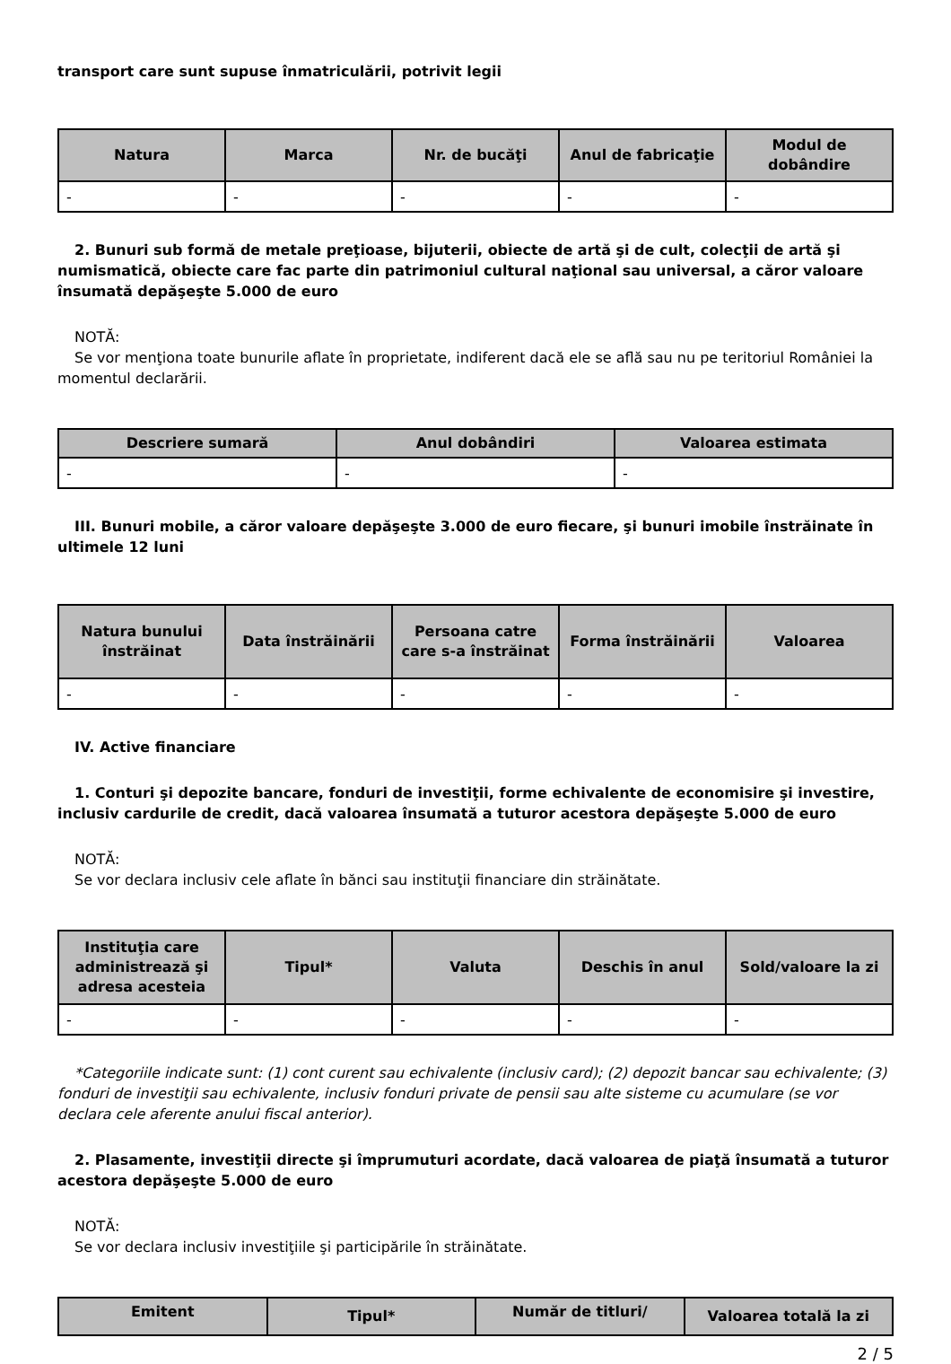transport care sunt supuse înmatriculării, potrivit legii
| Natura | Marca | Nr. de bucăţi | Anul de fabricaţie | Modul de dobândire |
| --- | --- | --- | --- | --- |
| - | - | - | - | - |
2. Bunuri sub formă de metale preţioase, bijuterii, obiecte de artă şi de cult, colecţii de artă şi numismatică, obiecte care fac parte din patrimoniul cultural naţional sau universal, a căror valoare însumată depăşeşte 5.000 de euro
NOTĂ:
Se vor menţiona toate bunurile aflate în proprietate, indiferent dacă ele se află sau nu pe teritoriul României la momentul declarării.
| Descriere sumară | Anul dobândiri | Valoarea estimata |
| --- | --- | --- |
| - | - | - |
III. Bunuri mobile, a căror valoare depăşeşte 3.000 de euro fiecare, şi bunuri imobile înstrăinate în ultimele 12 luni
| Natura bunului înstrăinat | Data înstrăinării | Persoana catre care s-a înstrăinat | Forma înstrăinării | Valoarea |
| --- | --- | --- | --- | --- |
| - | - | - | - | - |
IV. Active financiare
1. Conturi şi depozite bancare, fonduri de investiţii, forme echivalente de economisire şi investire, inclusiv cardurile de credit, dacă valoarea însumată a tuturor acestora depăşeşte 5.000 de euro
NOTĂ:
Se vor declara inclusiv cele aflate în bănci sau instituţii financiare din străinătate.
| Instituţia care administrează şi adresa acesteia | Tipul* | Valuta | Deschis în anul | Sold/valoare la zi |
| --- | --- | --- | --- | --- |
| - | - | - | - | - |
*Categoriile indicate sunt: (1) cont curent sau echivalente (inclusiv card); (2) depozit bancar sau echivalente; (3) fonduri de investiţii sau echivalente, inclusiv fonduri private de pensii sau alte sisteme cu acumulare (se vor declara cele aferente anului fiscal anterior).
2. Plasamente, investiţii directe şi împrumuturi acordate, dacă valoarea de piaţă însumată a tuturor acestora depăşeşte 5.000 de euro
NOTĂ:
Se vor declara inclusiv investiţiile şi participările în străinătate.
| Emitent | Tipul* | Număr de titluri/ | Valoarea totală la zi |
| --- | --- | --- | --- |
2 / 5